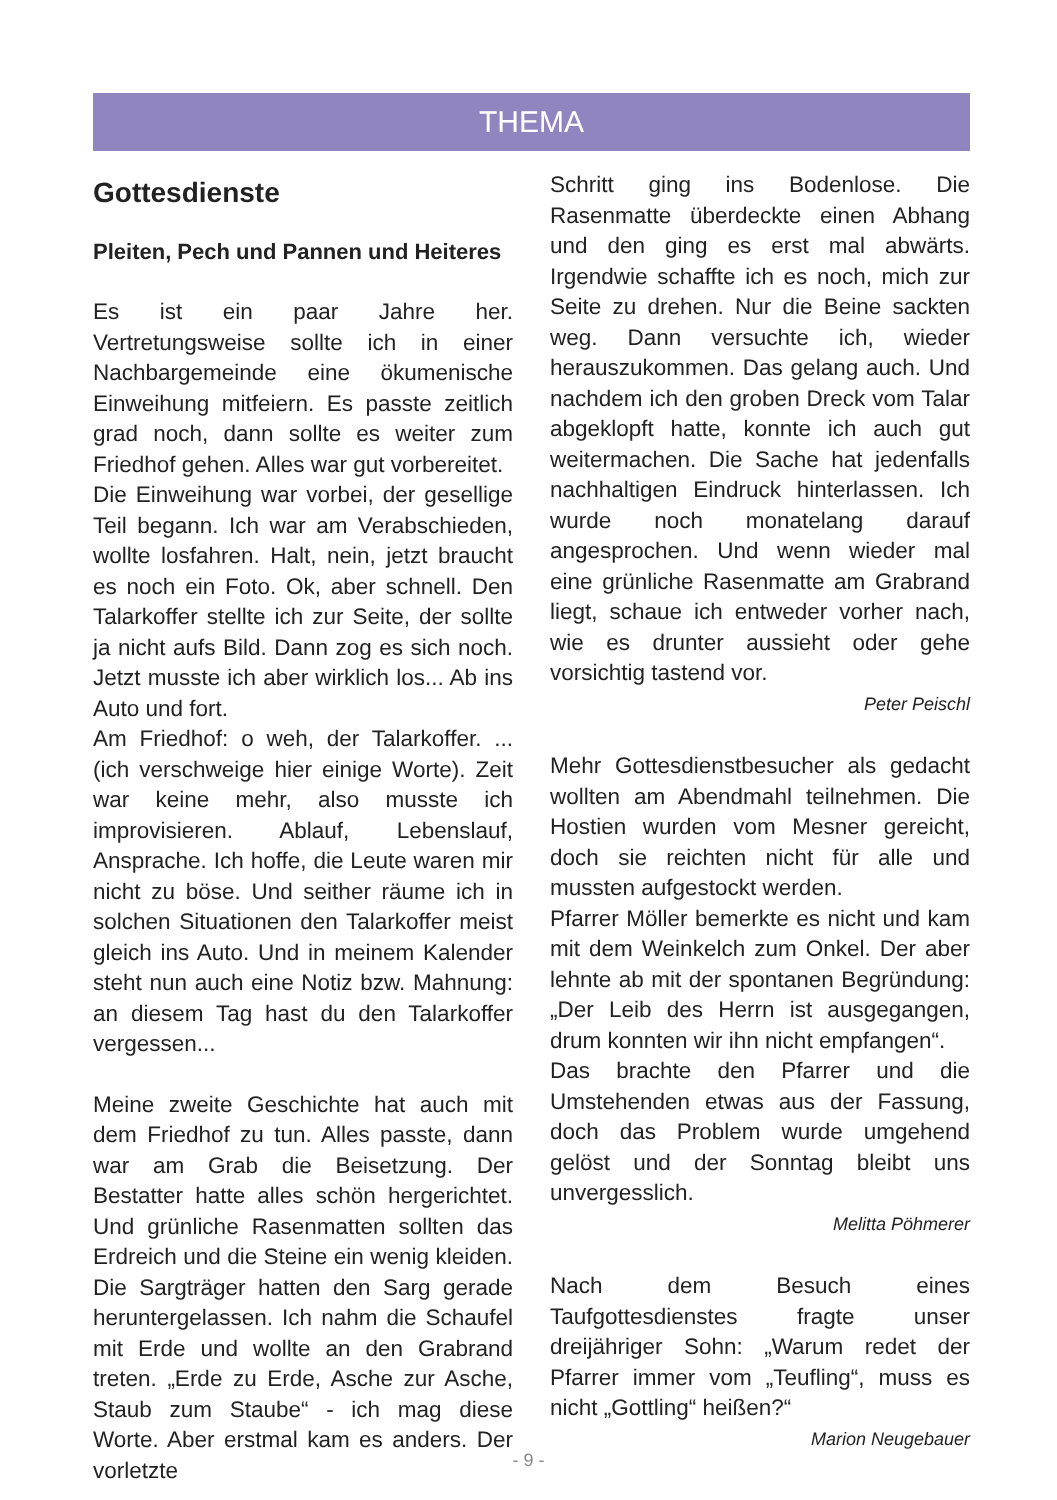THEMA
Gottesdienste
Pleiten, Pech und Pannen und Heiteres
Es ist ein paar Jahre her. Vertretungsweise sollte ich in einer Nachbargemeinde eine ökumenische Einweihung mitfeiern. Es passte zeitlich grad noch, dann sollte es weiter zum Friedhof gehen. Alles war gut vorbereitet.
Die Einweihung war vorbei, der gesellige Teil begann. Ich war am Verabschieden, wollte losfahren. Halt, nein, jetzt braucht es noch ein Foto. Ok, aber schnell. Den Talarkoffer stellte ich zur Seite, der sollte ja nicht aufs Bild. Dann zog es sich noch. Jetzt musste ich aber wirklich los... Ab ins Auto und fort.
Am Friedhof: o weh, der Talarkoffer. ... (ich verschweige hier einige Worte). Zeit war keine mehr, also musste ich improvisieren. Ablauf, Lebenslauf, Ansprache. Ich hoffe, die Leute waren mir nicht zu böse. Und seither räume ich in solchen Situationen den Talarkoffer meist gleich ins Auto. Und in meinem Kalender steht nun auch eine Notiz bzw. Mahnung: an diesem Tag hast du den Talarkoffer vergessen...
Meine zweite Geschichte hat auch mit dem Friedhof zu tun. Alles passte, dann war am Grab die Beisetzung. Der Bestatter hatte alles schön hergerichtet. Und grünliche Rasenmatten sollten das Erdreich und die Steine ein wenig kleiden. Die Sargträger hatten den Sarg gerade heruntergelassen. Ich nahm die Schaufel mit Erde und wollte an den Grabrand treten. „Erde zu Erde, Asche zur Asche, Staub zum Staube“ - ich mag diese Worte. Aber erstmal kam es anders. Der vorletzte
Schritt ging ins Bodenlose. Die Rasenmatte überdeckte einen Abhang und den ging es erst mal abwärts. Irgendwie schaffte ich es noch, mich zur Seite zu drehen. Nur die Beine sackten weg. Dann versuchte ich, wieder herauszukommen. Das gelang auch. Und nachdem ich den groben Dreck vom Talar abgeklopft hatte, konnte ich auch gut weitermachen. Die Sache hat jedenfalls nachhaltigen Eindruck hinterlassen. Ich wurde noch monatelang darauf angesprochen. Und wenn wieder mal eine grünliche Rasenmatte am Grabrand liegt, schaue ich entweder vorher nach, wie es drunter aussieht oder gehe vorsichtig tastend vor.
Peter Peischl
Mehr Gottesdienstbesucher als gedacht wollten am Abendmahl teilnehmen. Die Hostien wurden vom Mesner gereicht, doch sie reichten nicht für alle und mussten aufgestockt werden.
Pfarrer Möller bemerkte es nicht und kam mit dem Weinkelch zum Onkel. Der aber lehnte ab mit der spontanen Begründung: „Der Leib des Herrn ist ausgegangen, drum konnten wir ihn nicht empfangen“.
Das brachte den Pfarrer und die Umstehenden etwas aus der Fassung, doch das Problem wurde umgehend gelöst und der Sonntag bleibt uns unvergesslich.
Melitta Pöhmerer
Nach dem Besuch eines Taufgottesdienstes fragte unser dreijähriger Sohn: „Warum redet der Pfarrer immer vom „Teufling“, muss es nicht „Gottling“ heißen?“
Marion Neugebauer
- 9 -